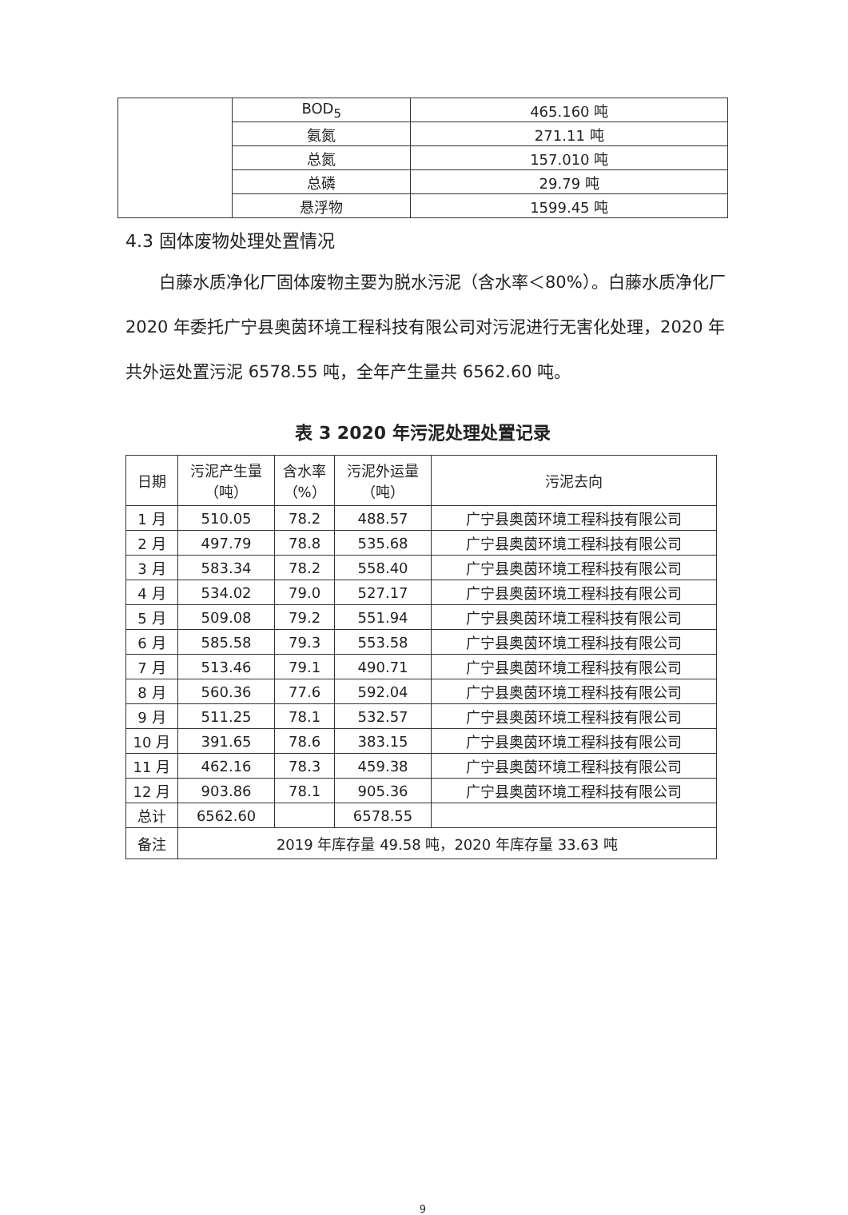| | BOD<sub>5</sub> | 465.160 吨 |
| | 氨氮 | 271.11 吨 |
| | 总氮 | 157.010 吨 |
| | 总磷 | 29.79 吨 |
| | 悬浮物 | 1599.45 吨 |
4.3 固体废物处理处置情况
白藤水质净化厂固体废物主要为脱水污泥（含水率＜80%）。白藤水质净化厂 2020 年委托广宁县奥茵环境工程科技有限公司对污泥进行无害化处理，2020 年共外运处置污泥 6578.55 吨，全年产生量共 6562.60 吨。
表 3 2020 年污泥处理处置记录
| 日期 | 污泥产生量 （吨） | 含水率 （%） | 污泥外运量 （吨） | 污泥去向 |
| --- | --- | --- | --- | --- |
| 1 月 | 510.05 | 78.2 | 488.57 | 广宁县奥茵环境工程科技有限公司 |
| 2 月 | 497.79 | 78.8 | 535.68 | 广宁县奥茵环境工程科技有限公司 |
| 3 月 | 583.34 | 78.2 | 558.40 | 广宁县奥茵环境工程科技有限公司 |
| 4 月 | 534.02 | 79.0 | 527.17 | 广宁县奥茵环境工程科技有限公司 |
| 5 月 | 509.08 | 79.2 | 551.94 | 广宁县奥茵环境工程科技有限公司 |
| 6 月 | 585.58 | 79.3 | 553.58 | 广宁县奥茵环境工程科技有限公司 |
| 7 月 | 513.46 | 79.1 | 490.71 | 广宁县奥茵环境工程科技有限公司 |
| 8 月 | 560.36 | 77.6 | 592.04 | 广宁县奥茵环境工程科技有限公司 |
| 9 月 | 511.25 | 78.1 | 532.57 | 广宁县奥茵环境工程科技有限公司 |
| 10 月 | 391.65 | 78.6 | 383.15 | 广宁县奥茵环境工程科技有限公司 |
| 11 月 | 462.16 | 78.3 | 459.38 | 广宁县奥茵环境工程科技有限公司 |
| 12 月 | 903.86 | 78.1 | 905.36 | 广宁县奥茵环境工程科技有限公司 |
| 总计 | 6562.60 | | 6578.55 | |
| 备注 | 2019 年库存量 49.58 吨，2020 年库存量 33.63 吨 | | | |
9